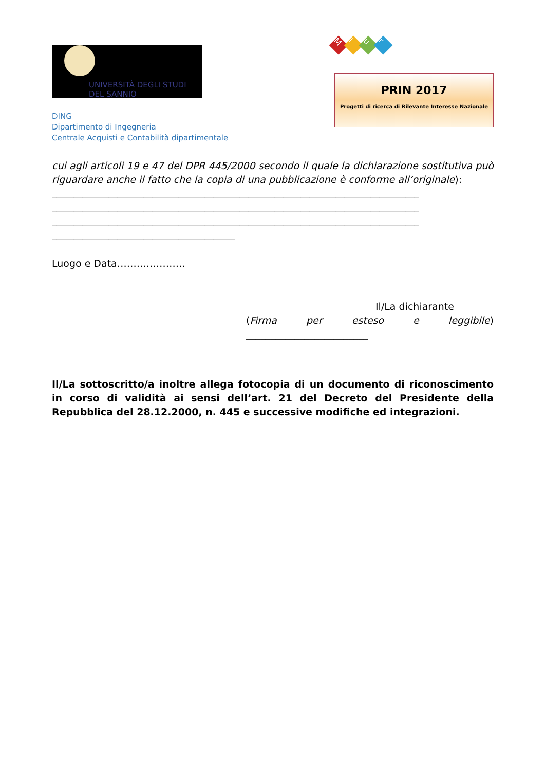UNIVERSITÀ DEGLI STUDI
DEL SANNIO
DING
Dipartimento di Ingegneria
Centrale Acquisti e Contabilità dipartimentale
Miur
PRIN 2017
Progetti di ricerca di Rilevante Interesse Nazionale
cui agli articoli 19 e 47 del DPR 445/2000 secondo il quale la dichiarazione sostitutiva può riguardare anche il fatto che la copia di una pubblicazione è conforme all’originale):
____________________________________________________________________________________
____________________________________________________________________________________
____________________________________________________________________________________
__________________________________________
Luogo e Data…………………
Il/La dichiarante
(Firma per esteso e leggibile)
_________________________
Il/La sottoscritto/a inoltre allega fotocopia di un documento di riconoscimento in corso di validità ai sensi dell’art. 21 del Decreto del Presidente della Repubblica del 28.12.2000, n. 445 e successive modifiche ed integrazioni.